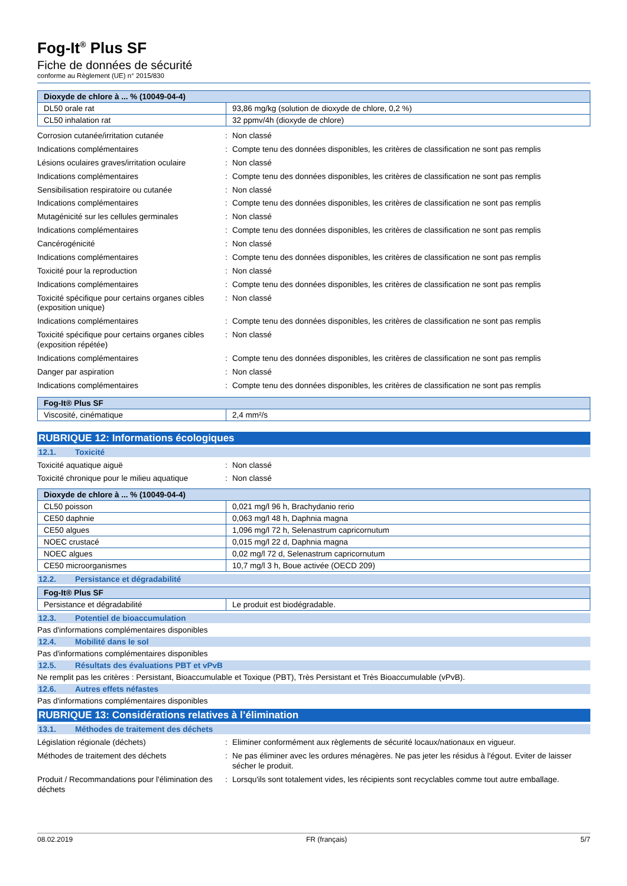Fog-It<sup>®</sup> Plus SF
Fiche de données de sécurité
conforme au Règlement (UE) n° 2015/830
| Dioxyde de chlore à ... % (10049-04-4) | |
| --- | --- |
| DL50 orale rat | 93,86 mg/kg (solution de dioxyde de chlore, 0,2 %) |
| CL50 inhalation rat | 32 ppmv/4h (dioxyde de chlore) |
Corrosion cutanée/irritation cutanée
:
Non classé
Indications complémentaires
:
Compte tenu des données disponibles, les critères de classification ne sont pas remplis
Lésions oculaires graves/irritation oculaire
:
Non classé
Indications complémentaires
:
Compte tenu des données disponibles, les critères de classification ne sont pas remplis
Sensibilisation respiratoire ou cutanée
:
Non classé
Indications complémentaires
:
Compte tenu des données disponibles, les critères de classification ne sont pas remplis
Mutagénicité sur les cellules germinales
:
Non classé
Indications complémentaires
:
Compte tenu des données disponibles, les critères de classification ne sont pas remplis
Cancérogénicité
:
Non classé
Indications complémentaires
:
Compte tenu des données disponibles, les critères de classification ne sont pas remplis
Toxicité pour la reproduction
:
Non classé
Indications complémentaires
:
Compte tenu des données disponibles, les critères de classification ne sont pas remplis
Toxicité spécifique pour certains organes cibles (exposition unique)
:
Non classé
Indications complémentaires
:
Compte tenu des données disponibles, les critères de classification ne sont pas remplis
Toxicité spécifique pour certains organes cibles (exposition répétée)
:
Non classé
Indications complémentaires
:
Compte tenu des données disponibles, les critères de classification ne sont pas remplis
Danger par aspiration
:
Non classé
Indications complémentaires
:
Compte tenu des données disponibles, les critères de classification ne sont pas remplis
| Fog-It® Plus SF | |
| --- | --- |
| Viscosité, cinématique | 2,4 mm²/s |
RUBRIQUE 12: Informations écologiques
12.1. Toxicité
Toxicité aquatique aiguë
:
Non classé
Toxicité chronique pour le milieu aquatique
:
Non classé
| Dioxyde de chlore à ... % (10049-04-4) | |
| --- | --- |
| CL50 poisson | 0,021 mg/l 96 h, Brachydanio rerio |
| CE50 daphnie | 0,063 mg/l 48 h, Daphnia magna |
| CE50 algues | 1,096 mg/l 72 h, Selenastrum capricornutum |
| NOEC crustacé | 0,015 mg/l 22 d, Daphnia magna |
| NOEC algues | 0,02 mg/l 72 d, Selenastrum capricornutum |
| CE50 microorganismes | 10,7 mg/l 3 h, Boue activée (OECD 209) |
12.2. Persistance et dégradabilité
| Fog-It® Plus SF | |
| --- | --- |
| Persistance et dégradabilité | Le produit est biodégradable. |
12.3. Potentiel de bioaccumulation
Pas d'informations complémentaires disponibles
12.4. Mobilité dans le sol
Pas d'informations complémentaires disponibles
12.5. Résultats des évaluations PBT et vPvB
Ne remplit pas les critères : Persistant, Bioaccumulable et Toxique (PBT), Très Persistant et Très Bioaccumulable (vPvB).
12.6. Autres effets néfastes
Pas d'informations complémentaires disponibles
RUBRIQUE 13: Considérations relatives à l’élimination
13.1. Méthodes de traitement des déchets
Législation régionale (déchets)
:
Eliminer conformément aux règlements de sécurité locaux/nationaux en vigueur.
Méthodes de traitement des déchets
:
Ne pas éliminer avec les ordures ménagères. Ne pas jeter les résidus à l'égout. Eviter de laisser sécher le produit.
Produit / Recommandations pour l'élimination des déchets
:
Lorsqu'ils sont totalement vides, les récipients sont recyclables comme tout autre emballage.
08.02.2019 FR (français) 5/7